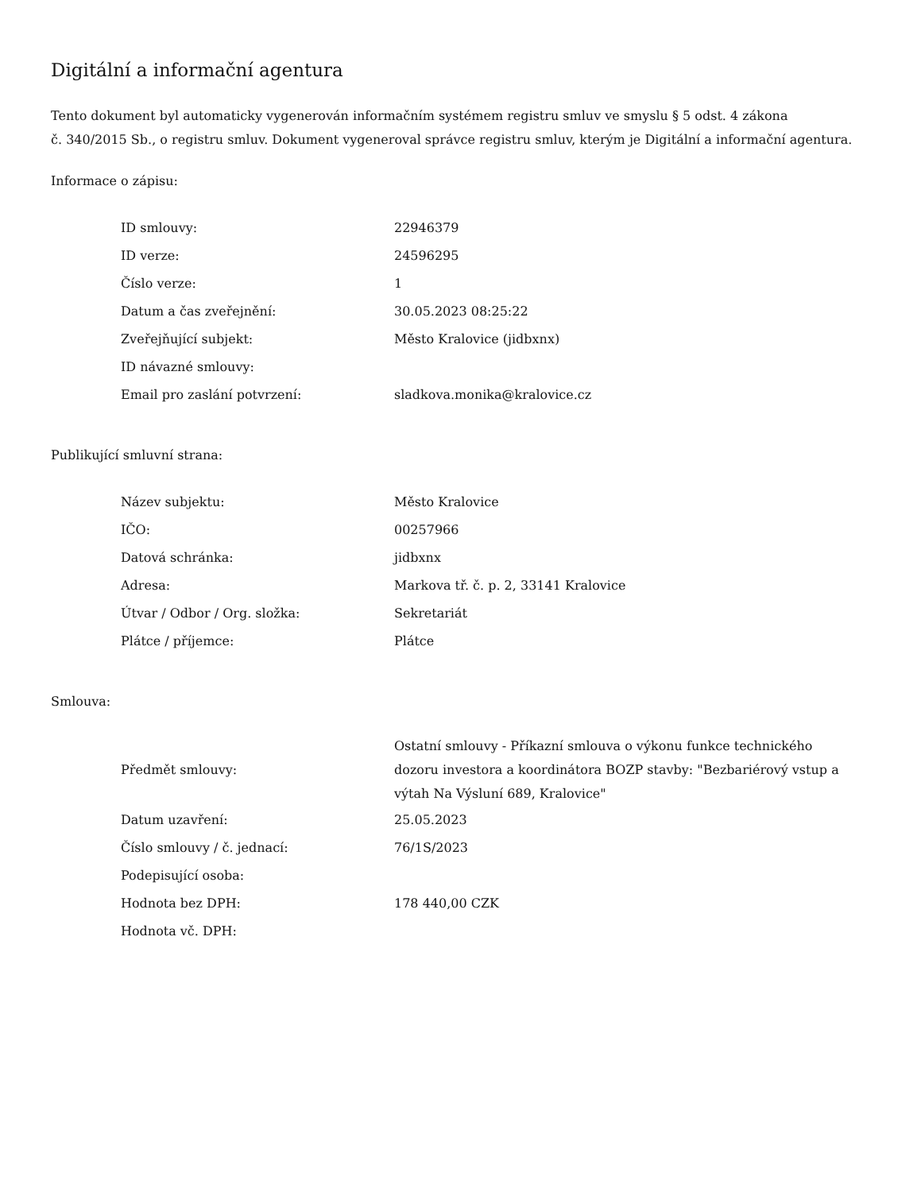Digitální a informační agentura
Tento dokument byl automaticky vygenerován informačním systémem registru smluv ve smyslu § 5 odst. 4 zákona
č. 340/2015 Sb., o registru smluv. Dokument vygeneroval správce registru smluv, kterým je Digitální a informační agentura.
Informace o zápisu:
| ID smlouvy: | 22946379 |
| ID verze: | 24596295 |
| Číslo verze: | 1 |
| Datum a čas zveřejnění: | 30.05.2023 08:25:22 |
| Zveřejňující subjekt: | Město Kralovice (jidbxnx) |
| ID návazné smlouvy: | |
| Email pro zaslání potvrzení: | sladkova.monika@kralovice.cz |
Publikující smluvní strana:
| Název subjektu: | Město Kralovice |
| IČO: | 00257966 |
| Datová schránka: | jidbxnx |
| Adresa: | Markova tř. č. p. 2, 33141 Kralovice |
| Útvar / Odbor / Org. složka: | Sekretariát |
| Plátce / příjemce: | Plátce |
Smlouva:
| Předmět smlouvy: | Ostatní smlouvy - Příkazní smlouva o výkonu funkce technického dozoru investora a koordinátora BOZP stavby: "Bezbariérový vstup a výtah Na Výsluní 689, Kralovice" |
| Datum uzavření: | 25.05.2023 |
| Číslo smlouvy / č. jednací: | 76/1S/2023 |
| Podepisující osoba: | |
| Hodnota bez DPH: | 178 440,00 CZK |
| Hodnota vč. DPH: | |